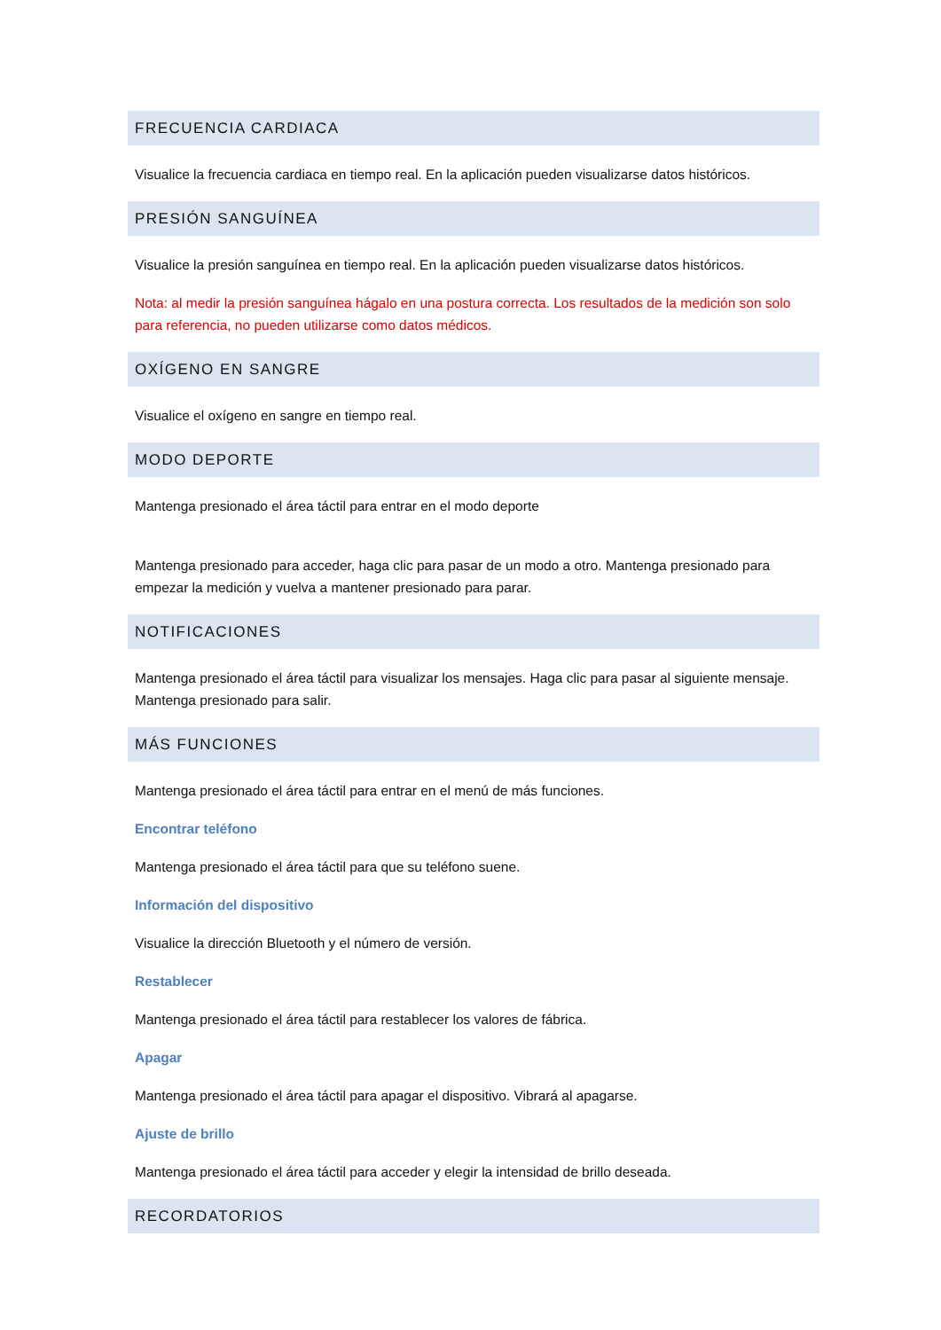FRECUENCIA CARDIACA
Visualice la frecuencia cardiaca en tiempo real. En la aplicación pueden visualizarse datos históricos.
PRESIÓN SANGUÍNEA
Visualice la presión sanguínea en tiempo real. En la aplicación pueden visualizarse datos históricos.
Nota: al medir la presión sanguínea hágalo en una postura correcta. Los resultados de la medición son solo para referencia, no pueden utilizarse como datos médicos.
OXÍGENO EN SANGRE
Visualice el oxígeno en sangre en tiempo real.
MODO DEPORTE
Mantenga presionado el área táctil para entrar en el modo deporte
Mantenga presionado para acceder, haga clic para pasar de un modo a otro. Mantenga presionado para empezar la medición y vuelva a mantener presionado para parar.
NOTIFICACIONES
Mantenga presionado el área táctil para visualizar los mensajes. Haga clic para pasar al siguiente mensaje. Mantenga presionado para salir.
MÁS FUNCIONES
Mantenga presionado el área táctil para entrar en el menú de más funciones.
Encontrar teléfono
Mantenga presionado el área táctil para que su teléfono suene.
Información del dispositivo
Visualice la dirección Bluetooth y el número de versión.
Restablecer
Mantenga presionado el área táctil para restablecer los valores de fábrica.
Apagar
Mantenga presionado el área táctil para apagar el dispositivo. Vibrará al apagarse.
Ajuste de brillo
Mantenga presionado el área táctil para acceder y elegir la intensidad de brillo deseada.
RECORDATORIOS